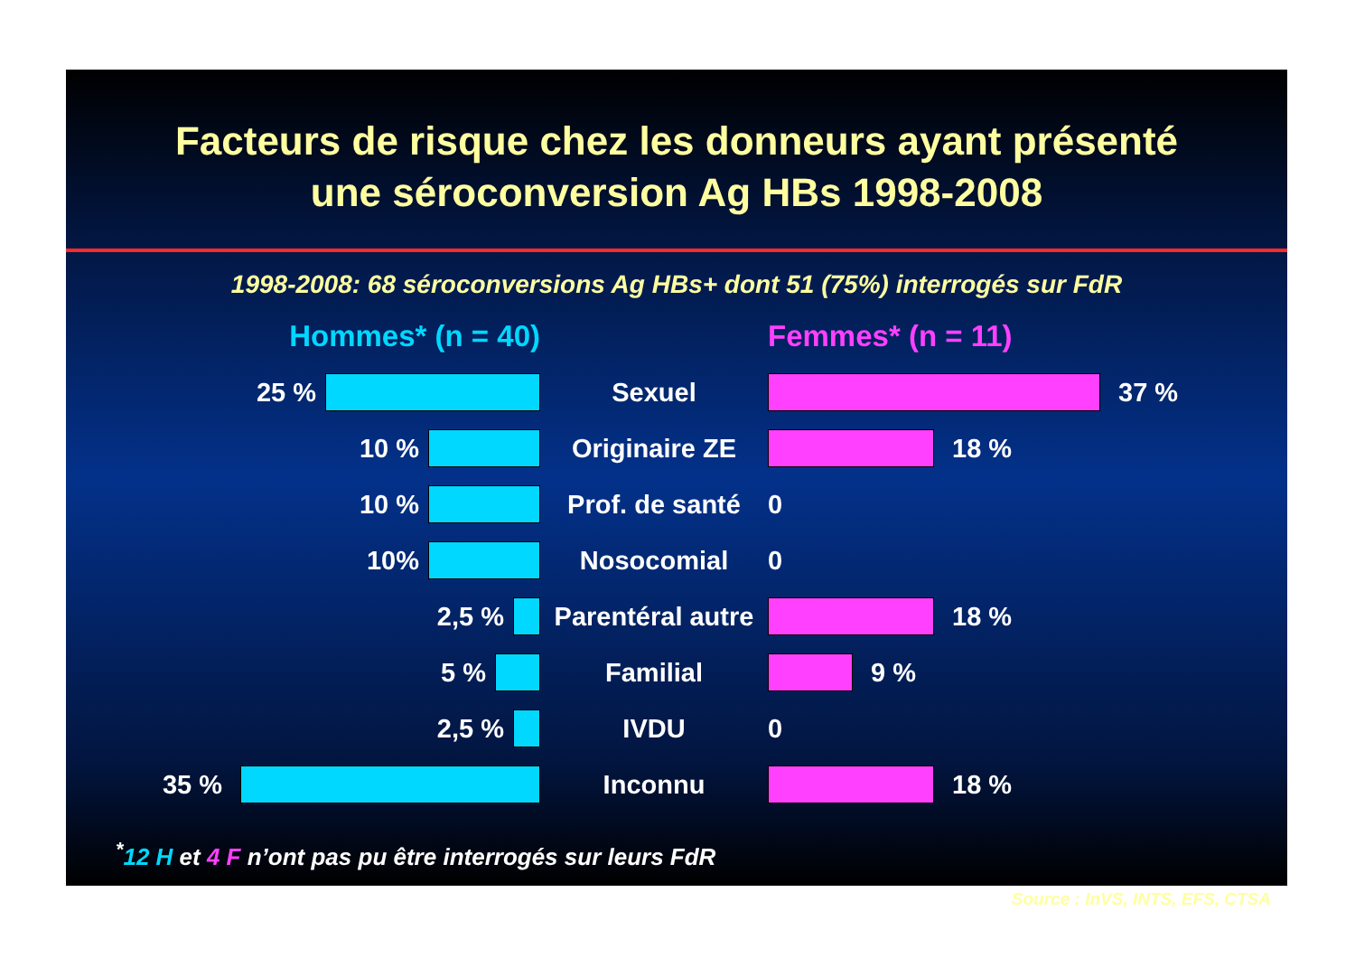Facteurs de risque chez les donneurs ayant présenté
une séroconversion Ag HBs 1998-2008
1998-2008: 68 séroconversions Ag HBs+ dont 51 (75%) interrogés sur FdR
Hommes* (n = 40) Femmes* (n = 11)
25 % Sexuel 37 %
10 % Originaire ZE 18 %
10 % Prof. de santé 0
10% Nosocomial 0
2,5 %
Parentéral autre
18 %
5 % Familial 9 %
2,5 % IVDU 0
35 % Inconnu 18 %
<sup>*</sup> 12 H et 4 F n’ont pas pu être interrogés sur leurs FdR
Source : InVS, INTS, EFS, CTSA